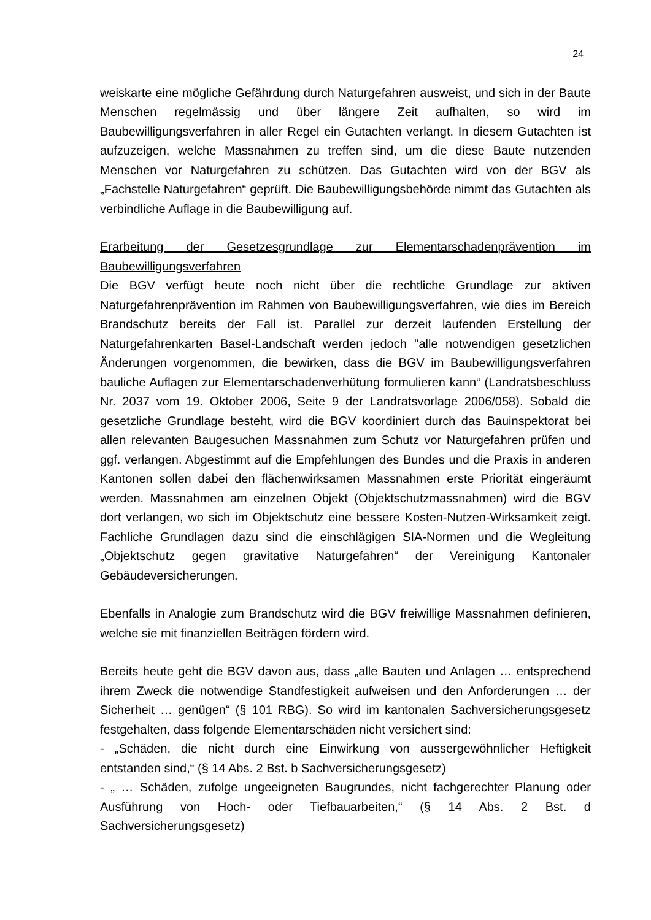24
weiskarte eine mögliche Gefährdung durch Naturgefahren ausweist, und sich in der Baute Menschen regelmässig und über längere Zeit aufhalten, so wird im Baubewilligungsverfahren in aller Regel ein Gutachten verlangt. In diesem Gutachten ist aufzuzeigen, welche Massnahmen zu treffen sind, um die diese Baute nutzenden Menschen vor Naturgefahren zu schützen. Das Gutachten wird von der BGV als „Fachstelle Naturgefahren“ geprüft. Die Baubewilligungsbehörde nimmt das Gutachten als verbindliche Auflage in die Baubewilligung auf.
Erarbeitung der Gesetzesgrundlage zur Elementarschadenprävention im Baubewilligungsverfahren
Die BGV verfügt heute noch nicht über die rechtliche Grundlage zur aktiven Naturgefahrenprävention im Rahmen von Baubewilligungsverfahren, wie dies im Bereich Brandschutz bereits der Fall ist. Parallel zur derzeit laufenden Erstellung der Naturgefahrenkarten Basel-Landschaft werden jedoch "alle notwendigen gesetzlichen Änderungen vorgenommen, die bewirken, dass die BGV im Baubewilligungsverfahren bauliche Auflagen zur Elementarschadenverhütung formulieren kann“ (Landratsbeschluss Nr. 2037 vom 19. Oktober 2006, Seite 9 der Landratsvorlage 2006/058). Sobald die gesetzliche Grundlage besteht, wird die BGV koordiniert durch das Bauinspektorat bei allen relevanten Baugesuchen Massnahmen zum Schutz vor Naturgefahren prüfen und ggf. verlangen. Abgestimmt auf die Empfehlungen des Bundes und die Praxis in anderen Kantonen sollen dabei den flächenwirksamen Massnahmen erste Priorität eingeräumt werden. Massnahmen am einzelnen Objekt (Objektschutzmassnahmen) wird die BGV dort verlangen, wo sich im Objektschutz eine bessere Kosten-Nutzen-Wirksamkeit zeigt. Fachliche Grundlagen dazu sind die einschlägigen SIA-Normen und die Wegleitung „Objektschutz gegen gravitative Naturgefahren“ der Vereinigung Kantonaler Gebäudeversicherungen.
Ebenfalls in Analogie zum Brandschutz wird die BGV freiwillige Massnahmen definieren, welche sie mit finanziellen Beiträgen fördern wird.
Bereits heute geht die BGV davon aus, dass „alle Bauten und Anlagen … entsprechend ihrem Zweck die notwendige Standfestigkeit aufweisen und den Anforderungen … der Sicherheit … genügen“ (§ 101 RBG). So wird im kantonalen Sachversicherungsgesetz festgehalten, dass folgende Elementarschäden nicht versichert sind:
- „Schäden, die nicht durch eine Einwirkung von aussergewöhnlicher Heftigkeit entstanden sind,“ (§ 14 Abs. 2 Bst. b Sachversicherungsgesetz)
- „ … Schäden, zufolge ungeeigneten Baugrundes, nicht fachgerechter Planung oder Ausführung von Hoch- oder Tiefbauarbeiten,“ (§ 14 Abs. 2 Bst. d Sachversicherungsgesetz)